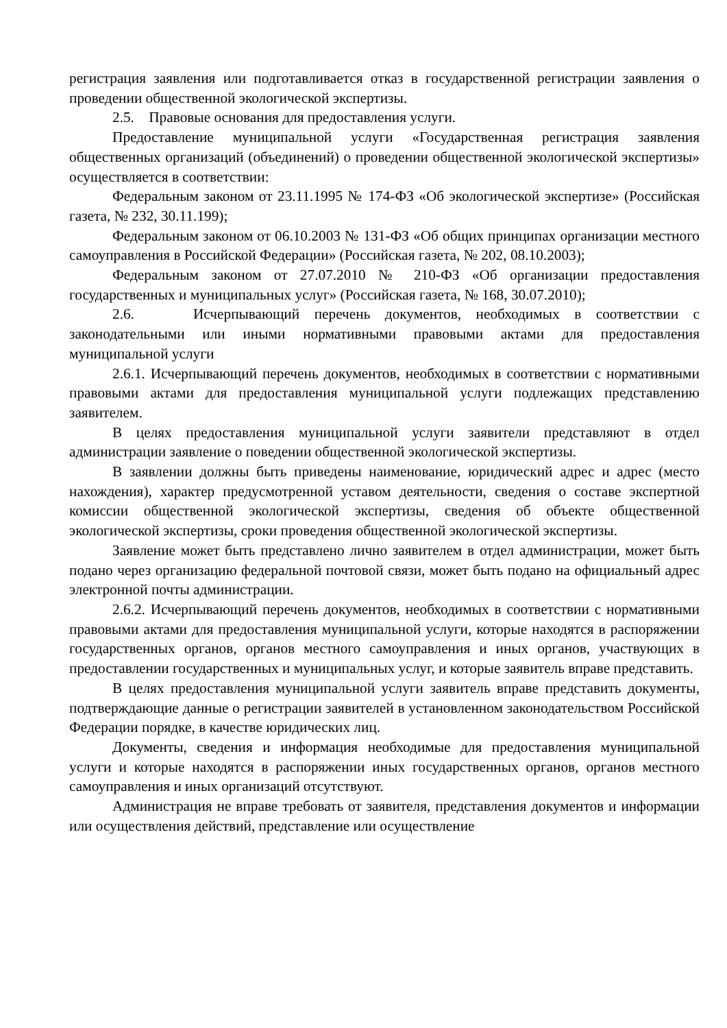регистрация заявления или подготавливается отказ в государственной регистрации заявления о проведении общественной экологической экспертизы.
2.5. Правовые основания для предоставления услуги.
Предоставление муниципальной услуги «Государственная регистрация заявления общественных организаций (объединений) о проведении общественной экологической экспертизы» осуществляется в соответствии:
Федеральным законом от 23.11.1995 № 174-ФЗ «Об экологической экспертизе» (Российская газета, № 232, 30.11.199);
Федеральным законом от 06.10.2003 № 131-ФЗ «Об общих принципах организации местного самоуправления в Российской Федерации» (Российская газета, № 202, 08.10.2003);
Федеральным законом от 27.07.2010 № 210-ФЗ «Об организации предоставления государственных и муниципальных услуг» (Российская газета, № 168, 30.07.2010);
2.6. Исчерпывающий перечень документов, необходимых в соответствии с законодательными или иными нормативными правовыми актами для предоставления муниципальной услуги
2.6.1. Исчерпывающий перечень документов, необходимых в соответствии с нормативными правовыми актами для предоставления муниципальной услуги подлежащих представлению заявителем.
В целях предоставления муниципальной услуги заявители представляют в отдел администрации заявление о поведении общественной экологической экспертизы.
В заявлении должны быть приведены наименование, юридический адрес и адрес (место нахождения), характер предусмотренной уставом деятельности, сведения о составе экспертной комиссии общественной экологической экспертизы, сведения об объекте общественной экологической экспертизы, сроки проведения общественной экологической экспертизы.
Заявление может быть представлено лично заявителем в отдел администрации, может быть подано через организацию федеральной почтовой связи, может быть подано на официальный адрес электронной почты администрации.
2.6.2. Исчерпывающий перечень документов, необходимых в соответствии с нормативными правовыми актами для предоставления муниципальной услуги, которые находятся в распоряжении государственных органов, органов местного самоуправления и иных органов, участвующих в предоставлении государственных и муниципальных услуг, и которые заявитель вправе представить.
В целях предоставления муниципальной услуги заявитель вправе представить документы, подтверждающие данные о регистрации заявителей в установленном законодательством Российской Федерации порядке, в качестве юридических лиц.
Документы, сведения и информация необходимые для предоставления муниципальной услуги и которые находятся в распоряжении иных государственных органов, органов местного самоуправления и иных организаций отсутствуют.
Администрация не вправе требовать от заявителя, представления документов и информации или осуществления действий, представление или осуществление